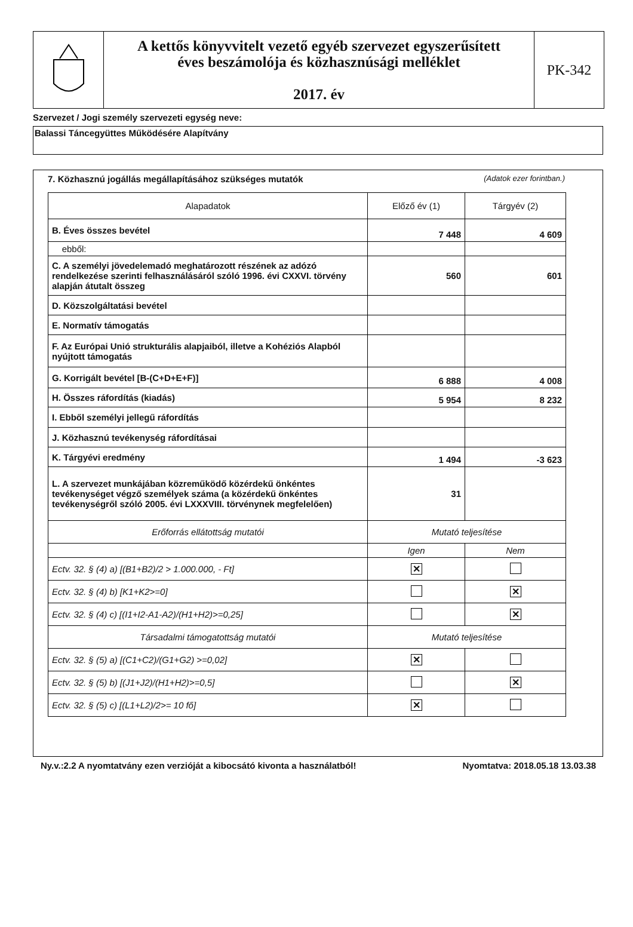A kettős könyvvitelt vezető egyéb szervezet egyszerűsített
éves beszámolója és közhasznúsági melléklet
2017. év
PK-342
Szervezet / Jogi személy szervezeti egység neve:
Balassi Táncegyüttes Működésére Alapítvány
7. Közhasznú jogállás megállapításához szükséges mutatók (Adatok ezer forintban.)
| Alapadatok | Előző év (1) | Tárgyév (2) |
| --- | --- | --- |
| B. Éves összes bevétel | 7 448 | 4 609 |
| ebből: | | |
| C. A személyi jövedelemadó meghatározott részének az adózó rendelkezése szerinti felhasználásáról szóló 1996. évi CXXVI. törvény alapján átutalt összeg | 560 | 601 |
| D. Közszolgáltatási bevétel | | |
| E. Normatív támogatás | | |
| F. Az Európai Unió strukturális alapjaiból, illetve a Kohéziós Alapból nyújtott támogatás | | |
| G. Korrigált bevétel [B-(C+D+E+F)] | 6 888 | 4 008 |
| H. Összes ráfordítás (kiadás) | 5 954 | 8 232 |
| I. Ebből személyi jellegű ráfordítás | | |
| J. Közhasznú tevékenység ráfordításai | | |
| K. Tárgyévi eredmény | 1 494 | -3 623 |
| L. A szervezet munkájában közreműködő közérdekű önkéntes tevékenységet végző személyek száma (a közérdekű önkéntes tevékenységről szóló 2005. évi LXXXVIII. törvénynek megfelelően) | 31 | |
| Erőforrás ellátottság mutatói | Mutató teljesítése | |
| | Igen | Nem |
| Ectv. 32. § (4) a) [(B1+B2)/2 > 1.000.000, - Ft] | ✕ | |
| Ectv. 32. § (4) b) [K1+K2>=0] | | ✕ |
| Ectv. 32. § (4) c) [(I1+I2-A1-A2)/(H1+H2)>=0,25] | | ✕ |
| Társadalmi támogatottság mutatói | Mutató teljesítése | |
| Ectv. 32. § (5) a) [(C1+C2)/(G1+G2) >=0,02] | ✕ | |
| Ectv. 32. § (5) b) [(J1+J2)/(H1+H2)>=0,5] | | ✕ |
| Ectv. 32. § (5) c) [(L1+L2)/2>= 10 fő] | ✕ | |
Ny.v.:2.2 A nyomtatvány ezen verzióját a kibocsátó kivonta a használatból! Nyomtatva: 2018.05.18 13.03.38